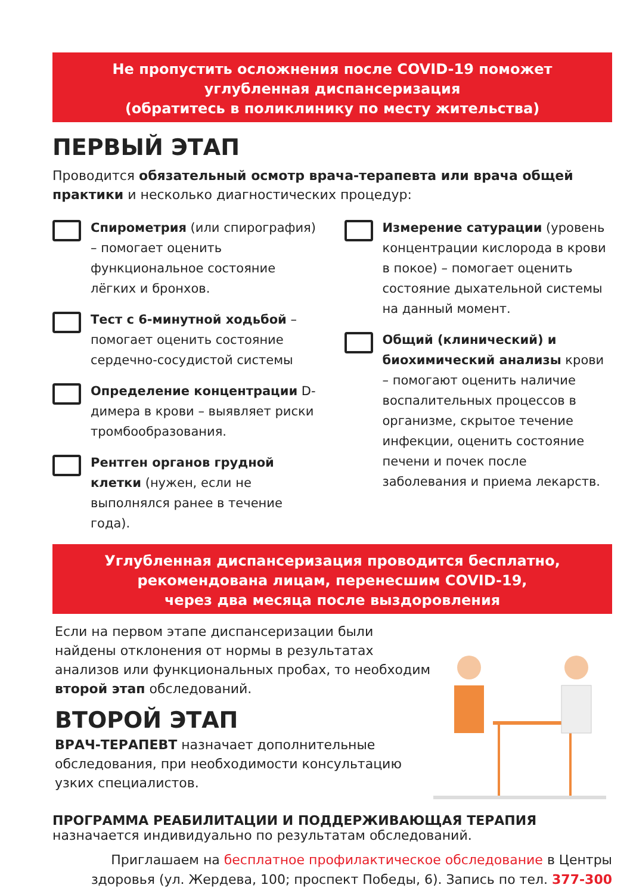Не пропустить осложнения после COVID-19 поможет
углубленная диспансеризация
(обратитесь в поликлинику по месту жительства)
ПЕРВЫЙ ЭТАП
Проводится обязательный осмотр врача-терапевта или врача общей практики и несколько диагностических процедур:
Спирометрия (или спирография) – помогает оценить функциональное состояние лёгких и бронхов.
Тест с 6-минутной ходьбой – помогает оценить состояние сердечно-сосудистой системы
Определение концентрации D-димера в крови – выявляет риски тромбообразования.
Рентген органов грудной клетки (нужен, если не выполнялся ранее в течение года).
Измерение сатурации (уровень концентрации кислорода в крови в покое) – помогает оценить состояние дыхательной системы на данный момент.
Общий (клинический) и биохимический анализы крови – помогают оценить наличие воспалительных процессов в организме, скрытое течение инфекции, оценить состояние печени и почек после заболевания и приема лекарств.
Углубленная диспансеризация проводится бесплатно,
рекомендована лицам, перенесшим COVID-19,
через два месяца после выздоровления
Если на первом этапе диспансеризации были найдены отклонения от нормы в результатах анализов или функциональных пробах, то необходим второй этап обследований.
ВТОРОЙ ЭТАП
ВРАЧ-ТЕРАПЕВТ назначает дополнительные обследования, при необходимости консультацию узких специалистов.
ПРОГРАММА РЕАБИЛИТАЦИИ И ПОДДЕРЖИВАЮЩАЯ ТЕРАПИЯ
назначается индивидуально по результатам обследований.
Приглашаем на бесплатное профилактическое обследование в Центры здоровья (ул. Жердева, 100; проспект Победы, 6). Запись по тел. 377-300